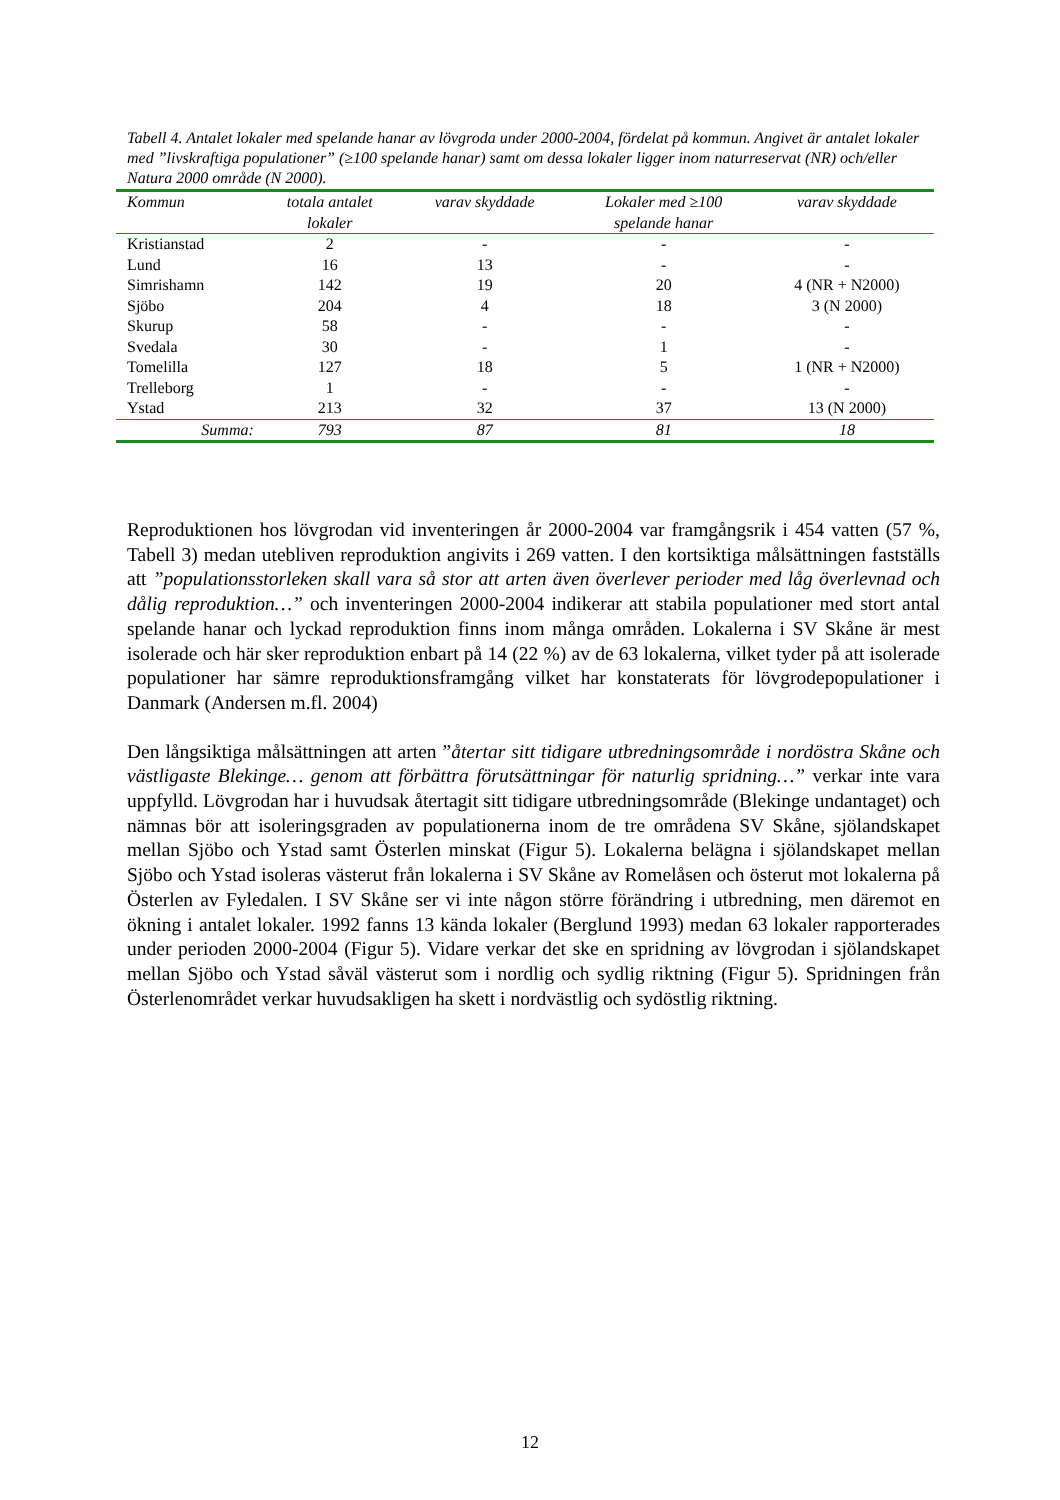Tabell 4. Antalet lokaler med spelande hanar av lövgroda under 2000-2004, fördelat på kommun. Angivet är antalet lokaler med ”livskraftiga populationer” (≥100 spelande hanar) samt om dessa lokaler ligger inom naturreservat (NR) och/eller Natura 2000 område (N 2000).
| Kommun | totala antalet lokaler | varav skyddade | Lokaler med ≥100 spelande hanar | varav skyddade |
| --- | --- | --- | --- | --- |
| Kristianstad | 2 | - | - | - |
| Lund | 16 | 13 | - | - |
| Simrishamn | 142 | 19 | 20 | 4 (NR + N2000) |
| Sjöbo | 204 | 4 | 18 | 3 (N 2000) |
| Skurup | 58 | - | - | - |
| Svedala | 30 | - | 1 | - |
| Tomelilla | 127 | 18 | 5 | 1 (NR + N2000) |
| Trelleborg | 1 | - | - | - |
| Ystad | 213 | 32 | 37 | 13 (N 2000) |
| Summa: | 793 | 87 | 81 | 18 |
Reproduktionen hos lövgrodan vid inventeringen år 2000-2004 var framgångsrik i 454 vatten (57 %, Tabell 3) medan utebliven reproduktion angivits i 269 vatten. I den kortsiktiga målsättningen fastställs att ”populationsstorleken skall vara så stor att arten även överlever perioder med låg överlevnad och dålig reproduktion…” och inventeringen 2000-2004 indikerar att stabila populationer med stort antal spelande hanar och lyckad reproduktion finns inom många områden. Lokalerna i SV Skåne är mest isolerade och här sker reproduktion enbart på 14 (22 %) av de 63 lokalerna, vilket tyder på att isolerade populationer har sämre reproduktionsframgång vilket har konstaterats för lövgrodepopulationer i Danmark (Andersen m.fl. 2004)
Den långsiktiga målsättningen att arten ”återtar sitt tidigare utbredningsområde i nordöstra Skåne och västligaste Blekinge… genom att förbättra förutsättningar för naturlig spridning…” verkar inte vara uppfylld. Lövgrodan har i huvudsak återtagit sitt tidigare utbredningsområde (Blekinge undantaget) och nämnas bör att isoleringsgraden av populationerna inom de tre områdena SV Skåne, sjölandskapet mellan Sjöbo och Ystad samt Österlen minskat (Figur 5). Lokalerna belägna i sjölandskapet mellan Sjöbo och Ystad isoleras västerut från lokalerna i SV Skåne av Romelåsen och österut mot lokalerna på Österlen av Fyledalen. I SV Skåne ser vi inte någon större förändring i utbredning, men däremot en ökning i antalet lokaler. 1992 fanns 13 kända lokaler (Berglund 1993) medan 63 lokaler rapporterades under perioden 2000-2004 (Figur 5). Vidare verkar det ske en spridning av lövgrodan i sjölandskapet mellan Sjöbo och Ystad såväl västerut som i nordlig och sydlig riktning (Figur 5). Spridningen från Österlenområdet verkar huvudsakligen ha skett i nordvästlig och sydöstlig riktning.
12